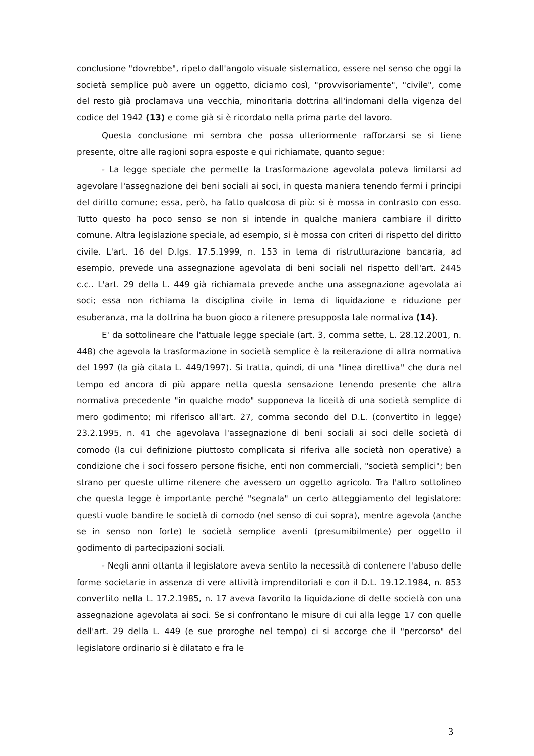conclusione "dovrebbe", ripeto dall'angolo visuale sistematico, essere nel senso che oggi la società semplice può avere un oggetto, diciamo così, "provvisoriamente", "civile", come del resto già proclamava una vecchia, minoritaria dottrina all'indomani della vigenza del codice del 1942 (13) e come già si è ricordato nella prima parte del lavoro.
Questa conclusione mi sembra che possa ulteriormente rafforzarsi se si tiene presente, oltre alle ragioni sopra esposte e qui richiamate, quanto segue:
- La legge speciale che permette la trasformazione agevolata poteva limitarsi ad agevolare l'assegnazione dei beni sociali ai soci, in questa maniera tenendo fermi i principi del diritto comune; essa, però, ha fatto qualcosa di più: si è mossa in contrasto con esso. Tutto questo ha poco senso se non si intende in qualche maniera cambiare il diritto comune. Altra legislazione speciale, ad esempio, si è mossa con criteri di rispetto del diritto civile. L'art. 16 del D.lgs. 17.5.1999, n. 153 in tema di ristrutturazione bancaria, ad esempio, prevede una assegnazione agevolata di beni sociali nel rispetto dell'art. 2445 c.c.. L'art. 29 della L. 449 già richiamata prevede anche una assegnazione agevolata ai soci; essa non richiama la disciplina civile in tema di liquidazione e riduzione per esuberanza, ma la dottrina ha buon gioco a ritenere presupposta tale normativa (14).
E' da sottolineare che l'attuale legge speciale (art. 3, comma sette, L. 28.12.2001, n. 448) che agevola la trasformazione in società semplice è la reiterazione di altra normativa del 1997 (la già citata L. 449/1997). Si tratta, quindi, di una "linea direttiva" che dura nel tempo ed ancora di più appare netta questa sensazione tenendo presente che altra normativa precedente "in qualche modo" supponeva la liceità di una società semplice di mero godimento; mi riferisco all'art. 27, comma secondo del D.L. (convertito in legge) 23.2.1995, n. 41 che agevolava l'assegnazione di beni sociali ai soci delle società di comodo (la cui definizione piuttosto complicata si riferiva alle società non operative) a condizione che i soci fossero persone fisiche, enti non commerciali, "società semplici"; ben strano per queste ultime ritenere che avessero un oggetto agricolo. Tra l'altro sottolineo che questa legge è importante perché "segnala" un certo atteggiamento del legislatore: questi vuole bandire le società di comodo (nel senso di cui sopra), mentre agevola (anche se in senso non forte) le società semplice aventi (presumibilmente) per oggetto il godimento di partecipazioni sociali.
- Negli anni ottanta il legislatore aveva sentito la necessità di contenere l'abuso delle forme societarie in assenza di vere attività imprenditoriali e con il D.L. 19.12.1984, n. 853 convertito nella L. 17.2.1985, n. 17 aveva favorito la liquidazione di dette società con una assegnazione agevolata ai soci. Se si confrontano le misure di cui alla legge 17 con quelle dell'art. 29 della L. 449 (e sue proroghe nel tempo) ci si accorge che il "percorso" del legislatore ordinario si è dilatato e fra le
3